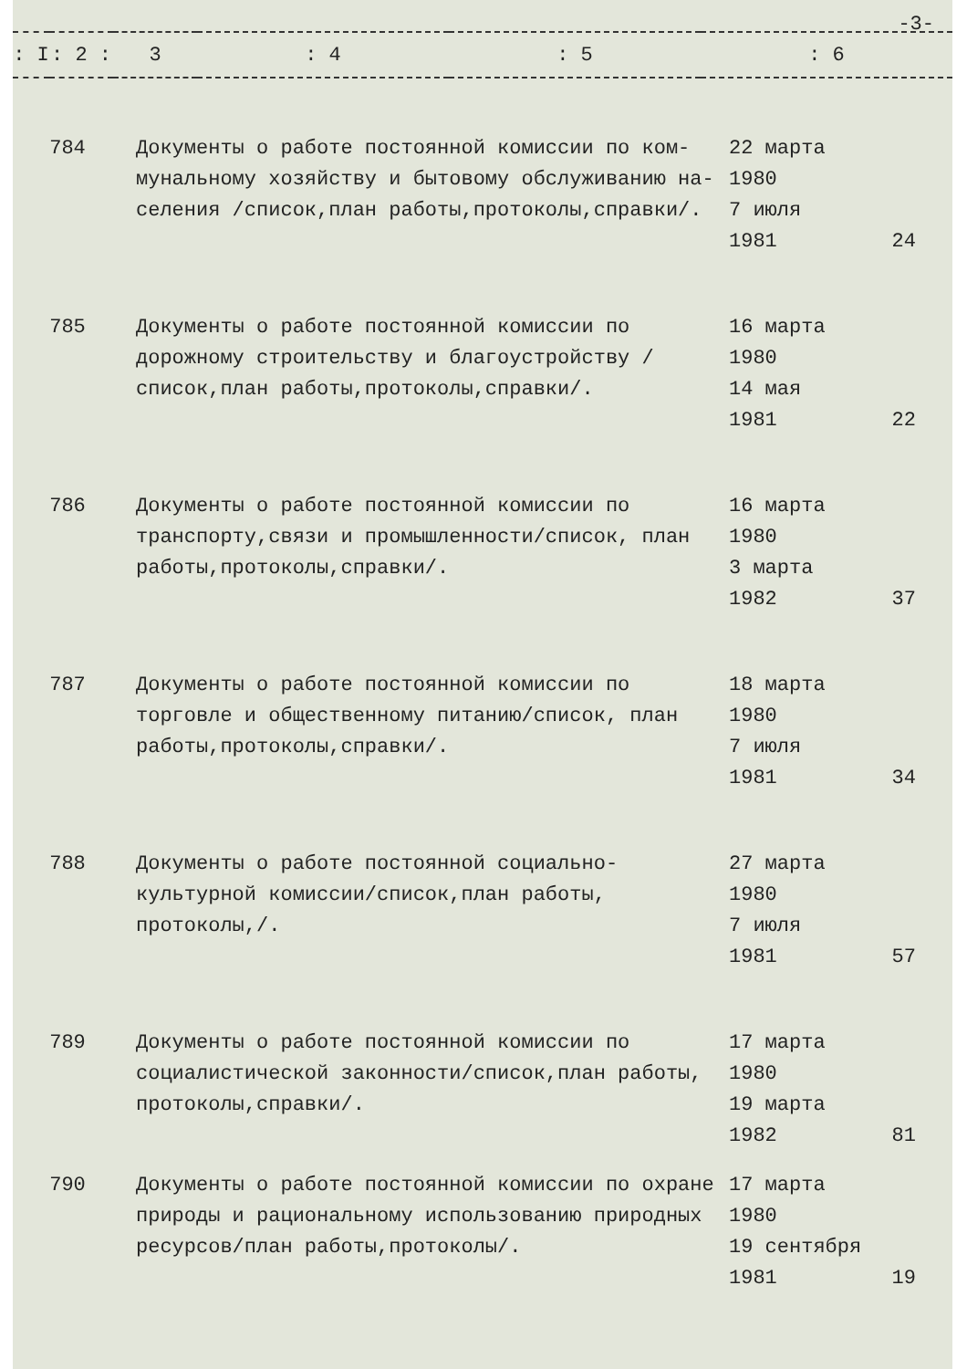-3-
| : I | : 2 : | 3 | : 4 | : 5 | : 6 |
| --- | --- | --- | --- | --- | --- |
| 784 | Документы о работе постоянной комиссии по ком-мунальному хозяйству и бытовому обслуживанию на-селения /список,план работы,протоколы,справки/. | 22 марта 1980 7 июля 1981 | 24 |
| 785 | Документы о работе постоянной комиссии по дорожному строительству и благоустройству /список,план работы,протоколы,справки/. | 16 марта 1980 14 мая 1981 | 22 |
| 786 | Документы о работе постоянной комиссии по транспорту,связи и промышленности/список, план работы,протоколы,справки/. | 16 марта 1980 3 марта 1982 | 37 |
| 787 | Документы о работе постоянной комиссии по торговле и общественному питанию/список, план работы,протоколы,справки/. | 18 марта 1980 7 июля 1981 | 34 |
| 788 | Документы о работе постоянной социально-культурной комиссии/список,план работы, протоколы,/. | 27 марта 1980 7 июля 1981 | 57 |
| 789 | Документы о работе постоянной комиссии по социалистической законности/список,план работы, протоколы,справки/. | 17 марта 1980 19 марта 1982 | 81 |
| 790 | Документы о работе постоянной комиссии по охране природы и рациональному использованию природных ресурсов/план работы,протоколы/. | 17 марта 1980 19 сентября 1981 | 19 |